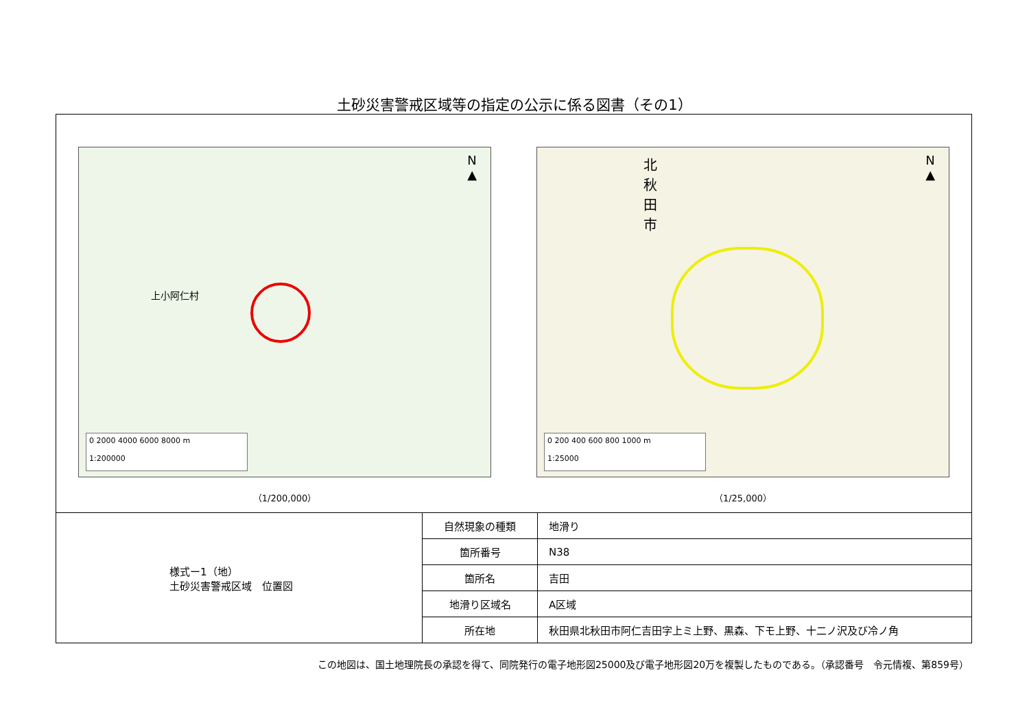土砂災害警戒区域等の指定の公示に係る図書（その1）
N
▲
上小阿仁村
0 2000 4000 6000 8000 m
1:200000
（1/200,000）
N
▲
北秋田市
0 200 400 600 800 1000 m
1:25000
（1/25,000）
様式ー1（地）
土砂災害警戒区域　位置図
| 自然現象の種類 | 地滑り |
| 箇所番号 | N38 |
| 箇所名 | 吉田 |
| 地滑り区域名 | A区域 |
| 所在地 | 秋田県北秋田市阿仁吉田字上ミ上野、黒森、下モ上野、十二ノ沢及び冷ノ角 |
この地図は、国土地理院長の承認を得て、同院発行の電子地形図25000及び電子地形図20万を複製したものである。（承認番号　令元情複、第859号）